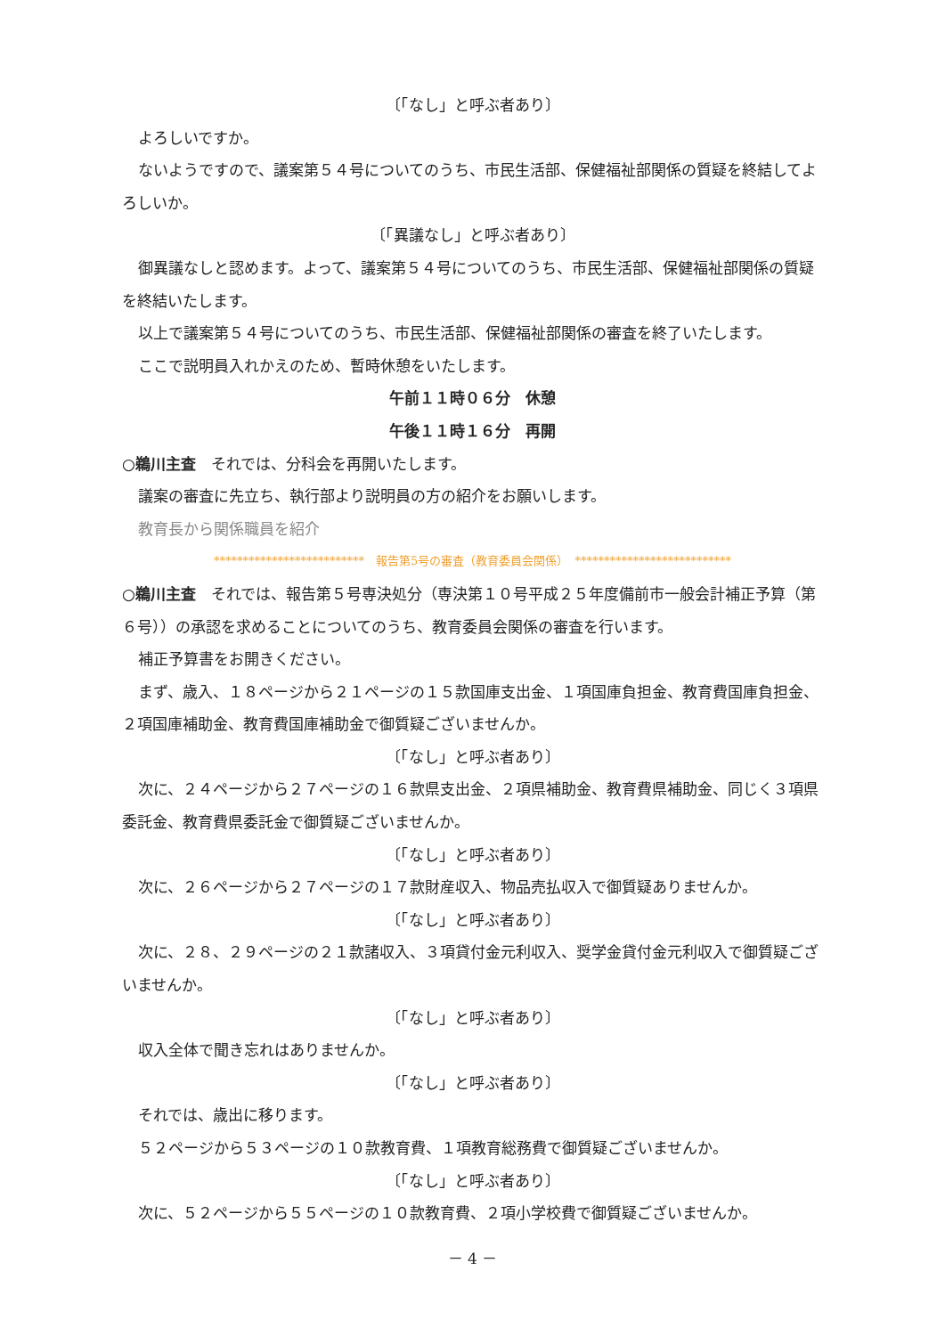〔「なし」と呼ぶ者あり〕
よろしいですか。
ないようですので、議案第５４号についてのうち、市民生活部、保健福祉部関係の質疑を終結してよろしいか。
〔「異議なし」と呼ぶ者あり〕
御異議なしと認めます。よって、議案第５４号についてのうち、市民生活部、保健福祉部関係の質疑を終結いたします。
以上で議案第５４号についてのうち、市民生活部、保健福祉部関係の審査を終了いたします。
ここで説明員入れかえのため、暫時休憩をいたします。
午前１１時０６分　休憩
午後１１時１６分　再開
○鵜川主査　それでは、分科会を再開いたします。
議案の審査に先立ち、執行部より説明員の方の紹介をお願いします。
教育長から関係職員を紹介
**************************　報告第5号の審査（教育委員会関係）　***************************
○鵜川主査　それでは、報告第５号専決処分（専決第１０号平成２５年度備前市一般会計補正予算（第６号））の承認を求めることについてのうち、教育委員会関係の審査を行います。
補正予算書をお開きください。
まず、歳入、１８ページから２１ページの１５款国庫支出金、１項国庫負担金、教育費国庫負担金、２項国庫補助金、教育費国庫補助金で御質疑ございませんか。
〔「なし」と呼ぶ者あり〕
次に、２４ページから２７ページの１６款県支出金、２項県補助金、教育費県補助金、同じく３項県委託金、教育費県委託金で御質疑ございませんか。
〔「なし」と呼ぶ者あり〕
次に、２６ページから２７ページの１７款財産収入、物品売払収入で御質疑ありませんか。
〔「なし」と呼ぶ者あり〕
次に、２８、２９ページの２１款諸収入、３項貸付金元利収入、奨学金貸付金元利収入で御質疑ございませんか。
〔「なし」と呼ぶ者あり〕
収入全体で聞き忘れはありませんか。
〔「なし」と呼ぶ者あり〕
それでは、歳出に移ります。
５２ページから５３ページの１０款教育費、１項教育総務費で御質疑ございませんか。
〔「なし」と呼ぶ者あり〕
次に、５２ページから５５ページの１０款教育費、２項小学校費で御質疑ございませんか。
－ 4 －